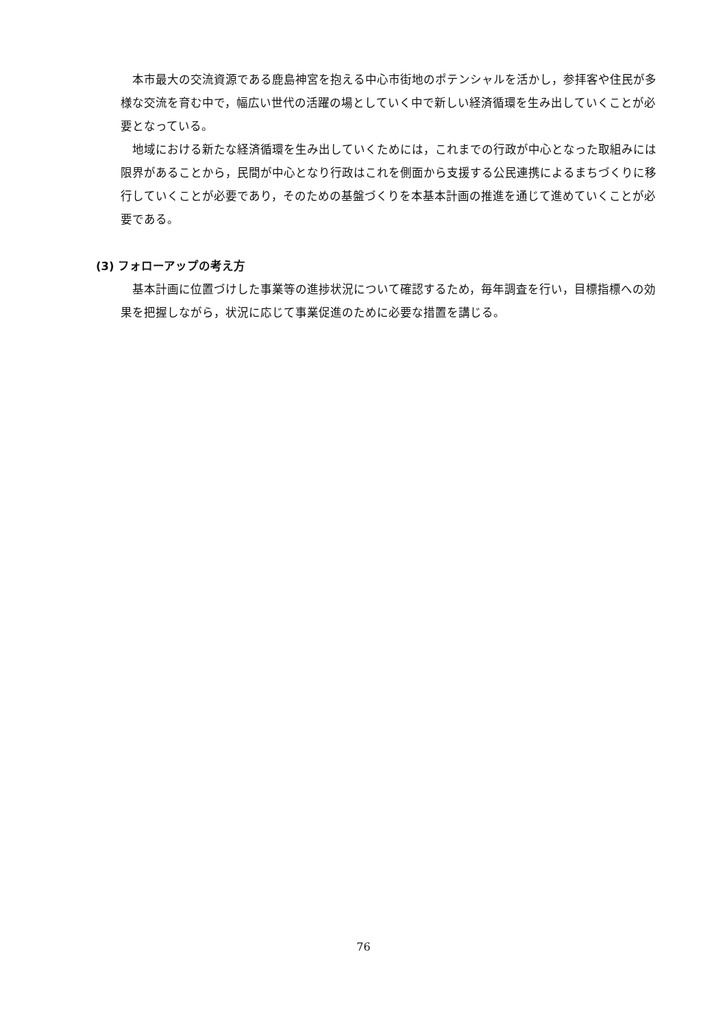本市最大の交流資源である鹿島神宮を抱える中心市街地のポテンシャルを活かし，参拝客や住民が多様な交流を育む中で，幅広い世代の活躍の場としていく中で新しい経済循環を生み出していくことが必要となっている。
地域における新たな経済循環を生み出していくためには，これまでの行政が中心となった取組みには限界があることから，民間が中心となり行政はこれを側面から支援する公民連携によるまちづくりに移行していくことが必要であり，そのための基盤づくりを本基本計画の推進を通じて進めていくことが必要である。
(3) フォローアップの考え方
基本計画に位置づけした事業等の進捗状況について確認するため，毎年調査を行い，目標指標への効果を把握しながら，状況に応じて事業促進のために必要な措置を講じる。
76